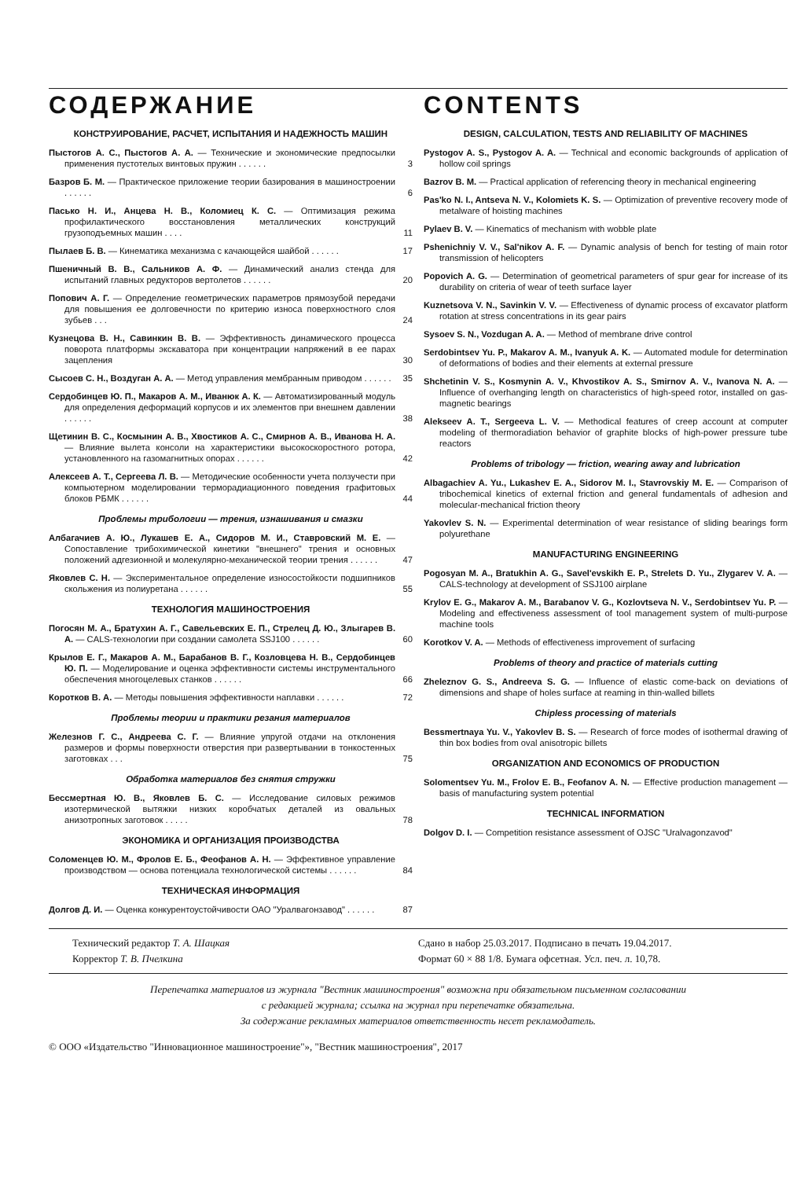СОДЕРЖАНИЕ
КОНСТРУИРОВАНИЕ, РАСЧЕТ, ИСПЫТАНИЯ И НАДЕЖНОСТЬ МАШИН
Пыстогов А. С., Пыстогов А. А. — Технические и экономические предпосылки применения пустотелых винтовых пружин . . . . . .
3
Базров Б. М. — Практическое приложение теории базирования в машиностроении . . . . . .
6
Пасько Н. И., Анцева Н. В., Коломиец К. С. — Оптимизация режима профилактического восстановления металлических конструкций грузоподъемных машин . . . .
11
Пылаев Б. В. — Кинематика механизма с качающейся шайбой . . . . . .
17
Пшеничный В. В., Сальников А. Ф. — Динамический анализ стенда для испытаний главных редукторов вертолетов . . . . . .
20
Попович А. Г. — Определение геометрических параметров прямозубой передачи для повышения ее долговечности по критерию износа поверхностного слоя зубьев . . .
24
Кузнецова В. Н., Савинкин В. В. — Эффективность динамического процесса поворота платформы экскаватора при концентрации напряжений в ее парах зацепления
30
Сысоев С. Н., Воздуган А. А. — Метод управления мембранным приводом . . . . . .
35
Сердобинцев Ю. П., Макаров А. М., Иванюк А. К. — Автоматизированный модуль для определения деформаций корпусов и их элементов при внешнем давлении . . . . . .
38
Щетинин В. С., Космынин А. В., Хвостиков А. С., Смирнов А. В., Иванова Н. А. — Влияние вылета консоли на характеристики высокоскоростного ротора, установленного на газомагнитных опорах . . . . . .
42
Алексеев А. Т., Сергеева Л. В. — Методические особенности учета ползучести при компьютерном моделировании терморадиационного поведения графитовых блоков РБМК . . . . . .
44
Проблемы трибологии — трения, изнашивания и смазки
Албагачиев А. Ю., Лукашев Е. А., Сидоров М. И., Ставровский М. Е. — Сопоставление трибохимической кинетики "внешнего" трения и основных положений адгезионной и молекулярно-механической теории трения . . . . . .
47
Яковлев С. Н. — Экспериментальное определение износостойкости подшипников скольжения из полиуретана . . . . . .
55
ТЕХНОЛОГИЯ МАШИНОСТРОЕНИЯ
Погосян М. А., Братухин А. Г., Савельевских Е. П., Стрелец Д. Ю., Злыгарев В. А. — CALS-технологии при создании самолета SSJ100 . . . . . .
60
Крылов Е. Г., Макаров А. М., Барабанов В. Г., Козловцева Н. В., Сердобинцев Ю. П. — Моделирование и оценка эффективности системы инструментального обеспечения многоцелевых станков . . . . . .
66
Коротков В. А. — Методы повышения эффективности наплавки . . . . . .
72
Проблемы теории и практики резания материалов
Железнов Г. С., Андреева С. Г. — Влияние упругой отдачи на отклонения размеров и формы поверхности отверстия при развертывании в тонкостенных заготовках . . .
75
Обработка материалов без снятия стружки
Бессмертная Ю. В., Яковлев Б. С. — Исследование силовых режимов изотермической вытяжки низких коробчатых деталей из овальных анизотропных заготовок . . . . .
78
ЭКОНОМИКА И ОРГАНИЗАЦИЯ ПРОИЗВОДСТВА
Соломенцев Ю. М., Фролов Е. Б., Феофанов А. Н. — Эффективное управление производством — основа потенциала технологической системы . . . . . .
84
ТЕХНИЧЕСКАЯ ИНФОРМАЦИЯ
Долгов Д. И. — Оценка конкурентоустойчивости ОАО "Уралвагонзавод" . . . . . .
87
CONTENTS
DESIGN, CALCULATION, TESTS AND RELIABILITY OF MACHINES
Pystogov A. S., Pystogov A. A. — Technical and economic backgrounds of application of hollow coil springs
Bazrov B. M. — Practical application of referencing theory in mechanical engineering
Pas'ko N. I., Antseva N. V., Kolomiets K. S. — Optimization of preventive recovery mode of metalware of hoisting machines
Pylaev B. V. — Kinematics of mechanism with wobble plate
Pshenichniy V. V., Sal'nikov A. F. — Dynamic analysis of bench for testing of main rotor transmission of helicopters
Popovich A. G. — Determination of geometrical parameters of spur gear for increase of its durability on criteria of wear of teeth surface layer
Kuznetsova V. N., Savinkin V. V. — Effectiveness of dynamic process of excavator platform rotation at stress concentrations in its gear pairs
Sysoev S. N., Vozdugan A. A. — Method of membrane drive control
Serdobintsev Yu. P., Makarov A. M., Ivanyuk A. K. — Automated module for determination of deformations of bodies and their elements at external pressure
Shchetinin V. S., Kosmynin A. V., Khvostikov A. S., Smirnov A. V., Ivanova N. A. — Influence of overhanging length on characteristics of high-speed rotor, installed on gas-magnetic bearings
Alekseev A. T., Sergeeva L. V. — Methodical features of creep account at computer modeling of thermoradiation behavior of graphite blocks of high-power pressure tube reactors
Problems of tribology — friction, wearing away and lubrication
Albagachiev A. Yu., Lukashev E. A., Sidorov M. I., Stavrovskiy M. E. — Comparison of tribochemical kinetics of external friction and general fundamentals of adhesion and molecular-mechanical friction theory
Yakovlev S. N. — Experimental determination of wear resistance of sliding bearings form polyurethane
MANUFACTURING ENGINEERING
Pogosyan M. A., Bratukhin A. G., Savel'evskikh E. P., Strelets D. Yu., Zlygarev V. A. — CALS-technology at development of SSJ100 airplane
Krylov E. G., Makarov A. M., Barabanov V. G., Kozlovtseva N. V., Serdobintsev Yu. P. — Modeling and effectiveness assessment of tool management system of multi-purpose machine tools
Korotkov V. A. — Methods of effectiveness improvement of surfacing
Problems of theory and practice of materials cutting
Zheleznov G. S., Andreeva S. G. — Influence of elastic come-back on deviations of dimensions and shape of holes surface at reaming in thin-walled billets
Chipless processing of materials
Bessmertnaya Yu. V., Yakovlev B. S. — Research of force modes of isothermal drawing of thin box bodies from oval anisotropic billets
ORGANIZATION AND ECONOMICS OF PRODUCTION
Solomentsev Yu. M., Frolov E. B., Feofanov A. N. — Effective production management — basis of manufacturing system potential
TECHNICAL INFORMATION
Dolgov D. I. — Competition resistance assessment of OJSC "Uralvagonzavod"
Технический редактор Т. А. Шацкая
Корректор Т. В. Пчелкина
Сдано в набор 25.03.2017. Подписано в печать 19.04.2017.
Формат 60 × 88 1/8. Бумага офсетная. Усл. печ. л. 10,78.
Перепечатка материалов из журнала "Вестник машиностроения" возможна при обязательном письменном согласовании
с редакцией журнала; ссылка на журнал при перепечатке обязательна.
За содержание рекламных материалов ответственность несет рекламодатель.
© ООО «Издательство "Инновационное машиностроение"», "Вестник машиностроения", 2017